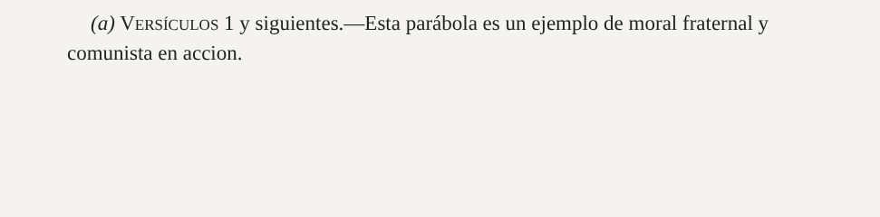(a) VERSÍCULOS 1 y siguientes.—Esta parábola es un ejemplo de moral fraternal y comunista en accion.